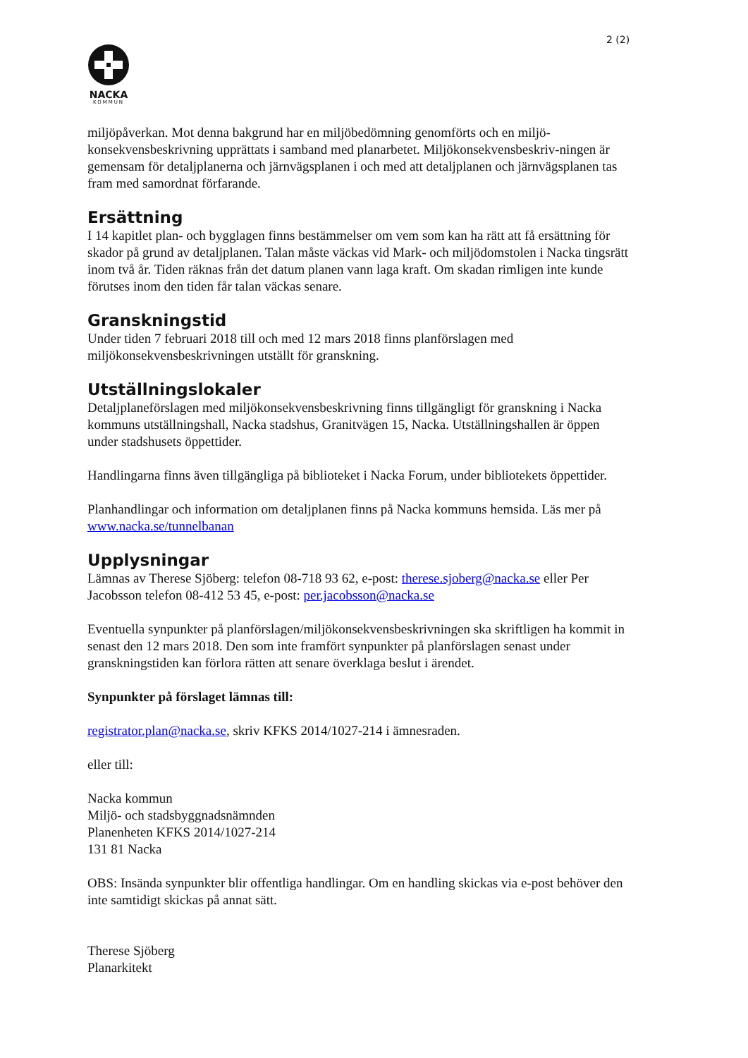2 (2)
NACKA
KOMMUN
miljöpåverkan. Mot denna bakgrund har en miljöbedömning genomförts och en miljö-konsekvensbeskrivning upprättats i samband med planarbetet. Miljökonsekvensbeskriv-ningen är gemensam för detaljplanerna och järnvägsplanen i och med att detaljplanen och järnvägsplanen tas fram med samordnat förfarande.
Ersättning
I 14 kapitlet plan- och bygglagen finns bestämmelser om vem som kan ha rätt att få ersättning för skador på grund av detaljplanen. Talan måste väckas vid Mark- och miljödomstolen i Nacka tingsrätt inom två år. Tiden räknas från det datum planen vann laga kraft. Om skadan rimligen inte kunde förutses inom den tiden får talan väckas senare.
Granskningstid
Under tiden 7 februari 2018 till och med 12 mars 2018 finns planförslagen med miljökonsekvensbeskrivningen utställt för granskning.
Utställningslokaler
Detaljplaneförslagen med miljökonsekvensbeskrivning finns tillgängligt för granskning i Nacka kommuns utställningshall, Nacka stadshus, Granitvägen 15, Nacka. Utställningshallen är öppen under stadshusets öppettider.
Handlingarna finns även tillgängliga på biblioteket i Nacka Forum, under bibliotekets öppettider.
Planhandlingar och information om detaljplanen finns på Nacka kommuns hemsida. Läs mer på www.nacka.se/tunnelbanan
Upplysningar
Lämnas av Therese Sjöberg: telefon 08-718 93 62, e-post: therese.sjoberg@nacka.se eller Per Jacobsson telefon 08-412 53 45, e-post: per.jacobsson@nacka.se
Eventuella synpunkter på planförslagen/miljökonsekvensbeskrivningen ska skriftligen ha kommit in senast den 12 mars 2018. Den som inte framfört synpunkter på planförslagen senast under granskningstiden kan förlora rätten att senare överklaga beslut i ärendet.
Synpunkter på förslaget lämnas till:
registrator.plan@nacka.se, skriv KFKS 2014/1027-214 i ämnesraden.
eller till:
Nacka kommun
Miljö- och stadsbyggnadsnämnden
Planenheten KFKS 2014/1027-214
131 81 Nacka
OBS: Insända synpunkter blir offentliga handlingar. Om en handling skickas via e-post behöver den inte samtidigt skickas på annat sätt.
Therese Sjöberg
Planarkitekt